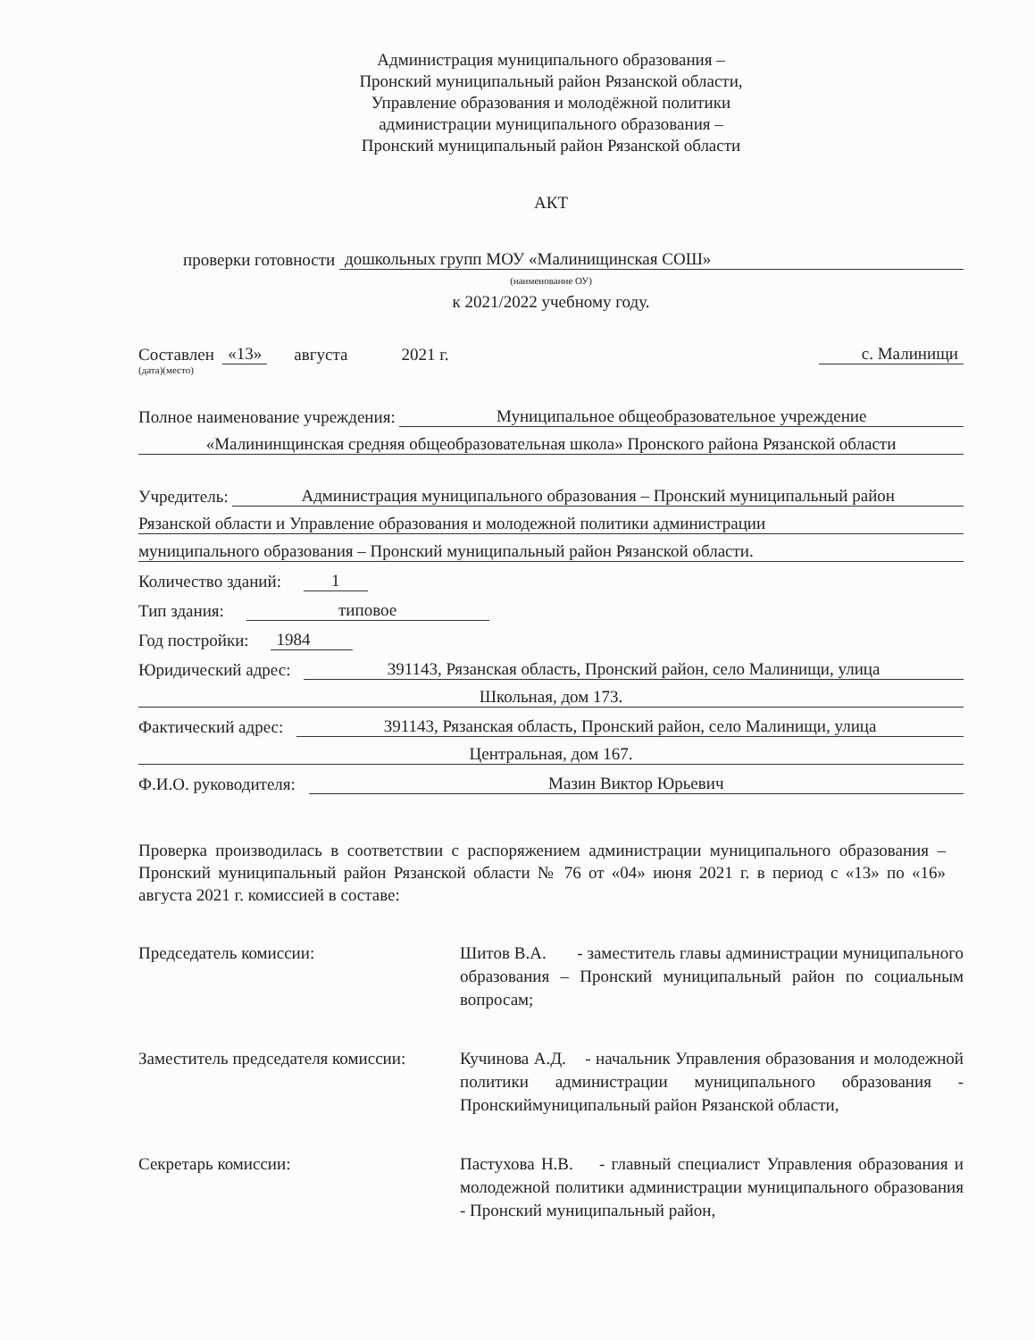Администрация муниципального образования –
Пронский муниципальный район Рязанской области,
Управление образования и молодёжной политики
администрации муниципального образования –
Пронский муниципальный район Рязанской области
АКТ
проверки готовности дошкольных групп МОУ «Малинищинская СОШ»
(наименование ОУ)
к 2021/2022 учебному году.
Составлен «13» августа 2021 г. с. Малинищи
(дата)(место)
Полное наименование учреждения: Муниципальное общеобразовательное учреждение
«Малининщинская средняя общеобразовательная школа» Пронского района Рязанской области
Учредитель: Администрация муниципального образования – Пронский муниципальный район
Рязанской области и Управление образования и молодежной политики администрации
муниципального образования – Пронский муниципальный район Рязанской области.
Количество зданий: 1
Тип здания: типовое
Год постройки: 1984
Юридический адрес: 391143, Рязанская область, Пронский район, село Малинищи, улица
Школьная, дом 173.
Фактический адрес: 391143, Рязанская область, Пронский район, село Малинищи, улица
Центральная, дом 167.
Ф.И.О. руководителя: Мазин Виктор Юрьевич
Проверка производилась в соответствии с распоряжением администрации муниципального образования – Пронский муниципальный район Рязанской области № 76 от «04» июня 2021 г. в период с «13» по «16» августа 2021 г. комиссией в составе:
Председатель комиссии: Шитов В.А. - заместитель главы администрации муниципального образования – Пронский муниципальный район по социальным вопросам;
Заместитель председателя комиссии:
Кучинова А.Д. - начальник Управления образования и молодежной политики администрации муниципального образования - Пронскиймуниципальный район Рязанской области,
Секретарь комиссии: Пастухова Н.В. - главный специалист Управления образования и молодежной политики администрации муниципального образования - Пронский муниципальный район,